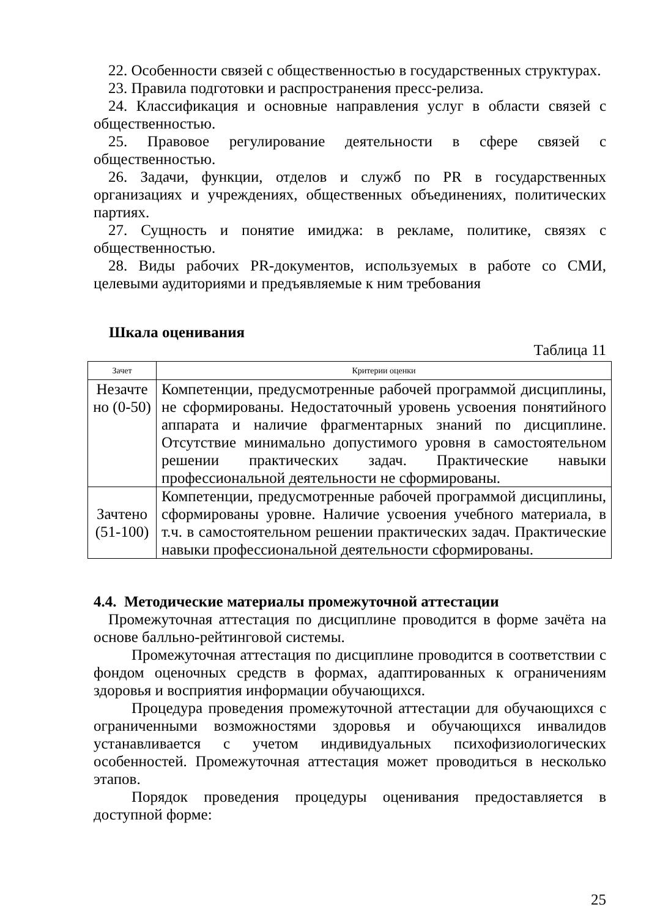22. Особенности связей с общественностью в государственных структурах.
23. Правила подготовки и распространения пресс-релиза.
24. Классификация и основные направления услуг в области связей с общественностью.
25. Правовое регулирование деятельности в сфере связей с общественностью.
26. Задачи, функции, отделов и служб по PR в государственных организациях и учреждениях, общественных объединениях, политических партиях.
27. Сущность и понятие имиджа: в рекламе, политике, связях с общественностью.
28. Виды рабочих PR-документов, используемых в работе со СМИ, целевыми аудиториями и предъявляемые к ним требования
Шкала оценивания
Таблица 11
| Зачет | Критерии оценки |
| Незачте но (0-50) | Компетенции, предусмотренные рабочей программой дисциплины, не сформированы. Недостаточный уровень усвоения понятийного аппарата и наличие фрагментарных знаний по дисциплине. Отсутствие минимально допустимого уровня в самостоятельном решении практических задач. Практические навыки профессиональной деятельности не сформированы. |
| Зачтено (51-100) | Компетенции, предусмотренные рабочей программой дисциплины, сформированы уровне. Наличие усвоения учебного материала, в т.ч. в самостоятельном решении практических задач. Практические навыки профессиональной деятельности сформированы. |
4.4. Методические материалы промежуточной аттестации
Промежуточная аттестация по дисциплине проводится в форме зачёта на основе балльно-рейтинговой системы.
Промежуточная аттестация по дисциплине проводится в соответствии с фондом оценочных средств в формах, адаптированных к ограничениям здоровья и восприятия информации обучающихся.
Процедура проведения промежуточной аттестации для обучающихся с ограниченными возможностями здоровья и обучающихся инвалидов устанавливается с учетом индивидуальных психофизиологических особенностей. Промежуточная аттестация может проводиться в несколько этапов.
Порядок проведения процедуры оценивания предоставляется в доступной форме:
25